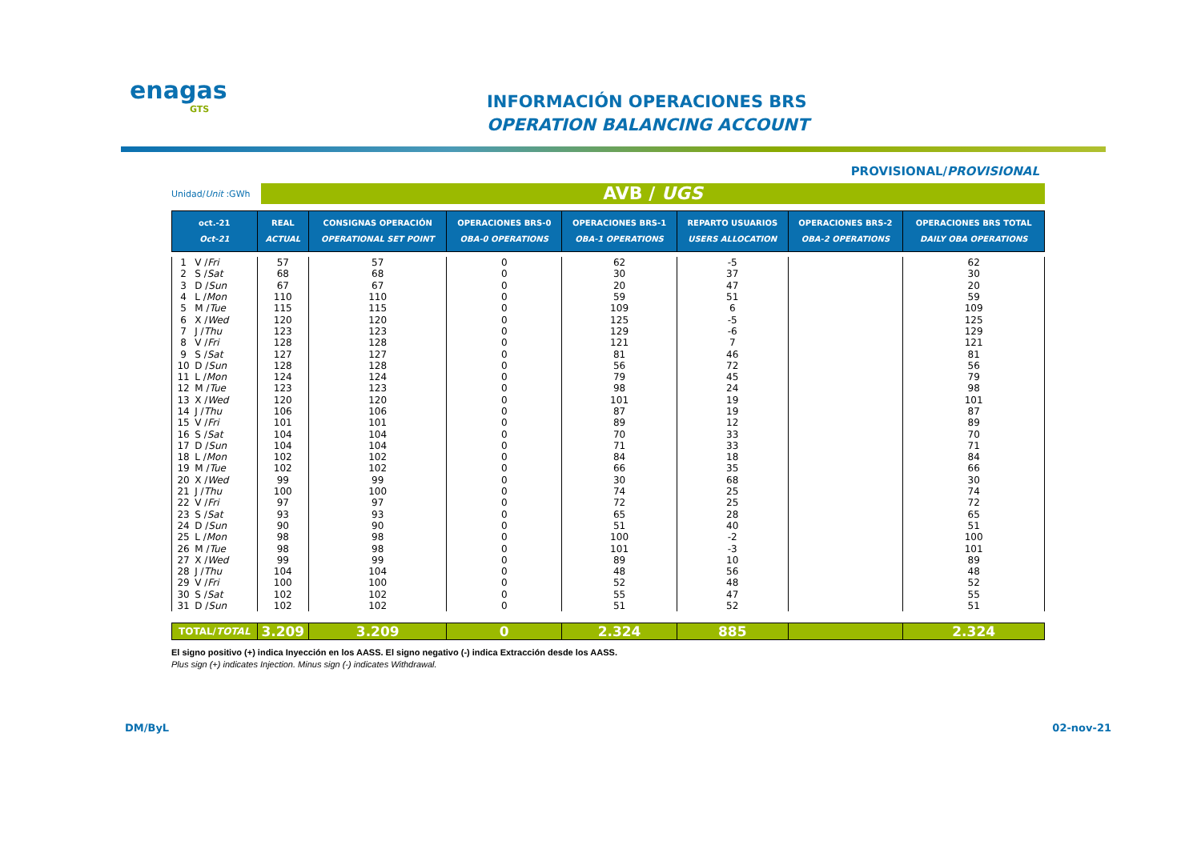enagas
GTS
INFORMACIÓN OPERACIONES BRS
OPERATION BALANCING ACCOUNT
PROVISIONAL/PROVISIONAL
Unidad/Unit :GWh
AVB / UGS
| oct.-21 Oct-21 | | REAL ACTUAL | CONSIGNAS OPERACIÓN OPERATIONAL SET POINT | OPERACIONES BRS-0 OBA-0 OPERATIONS | OPERACIONES BRS-1 OBA-1 OPERATIONS | REPARTO USUARIOS USERS ALLOCATION | OPERACIONES BRS-2 OBA-2 OPERATIONS | OPERACIONES BRS TOTAL DAILY OBA OPERATIONS |
| --- | --- | --- | --- | --- | --- | --- | --- | --- |
| 1 | V / Fri | 57 | 57 | 0 | 62 | -5 | | 62 |
| 2 | S / Sat | 68 | 68 | 0 | 30 | 37 | | 30 |
| 3 | D / Sun | 67 | 67 | 0 | 20 | 47 | | 20 |
| 4 | L / Mon | 110 | 110 | 0 | 59 | 51 | | 59 |
| 5 | M / Tue | 115 | 115 | 0 | 109 | 6 | | 109 |
| 6 | X / Wed | 120 | 120 | 0 | 125 | -5 | | 125 |
| 7 | J / Thu | 123 | 123 | 0 | 129 | -6 | | 129 |
| 8 | V / Fri | 128 | 128 | 0 | 121 | 7 | | 121 |
| 9 | S / Sat | 127 | 127 | 0 | 81 | 46 | | 81 |
| 10 | D / Sun | 128 | 128 | 0 | 56 | 72 | | 56 |
| 11 | L / Mon | 124 | 124 | 0 | 79 | 45 | | 79 |
| 12 | M / Tue | 123 | 123 | 0 | 98 | 24 | | 98 |
| 13 | X / Wed | 120 | 120 | 0 | 101 | 19 | | 101 |
| 14 | J / Thu | 106 | 106 | 0 | 87 | 19 | | 87 |
| 15 | V / Fri | 101 | 101 | 0 | 89 | 12 | | 89 |
| 16 | S / Sat | 104 | 104 | 0 | 70 | 33 | | 70 |
| 17 | D / Sun | 104 | 104 | 0 | 71 | 33 | | 71 |
| 18 | L / Mon | 102 | 102 | 0 | 84 | 18 | | 84 |
| 19 | M / Tue | 102 | 102 | 0 | 66 | 35 | | 66 |
| 20 | X / Wed | 99 | 99 | 0 | 30 | 68 | | 30 |
| 21 | J / Thu | 100 | 100 | 0 | 74 | 25 | | 74 |
| 22 | V / Fri | 97 | 97 | 0 | 72 | 25 | | 72 |
| 23 | S / Sat | 93 | 93 | 0 | 65 | 28 | | 65 |
| 24 | D / Sun | 90 | 90 | 0 | 51 | 40 | | 51 |
| 25 | L / Mon | 98 | 98 | 0 | 100 | -2 | | 100 |
| 26 | M / Tue | 98 | 98 | 0 | 101 | -3 | | 101 |
| 27 | X / Wed | 99 | 99 | 0 | 89 | 10 | | 89 |
| 28 | J / Thu | 104 | 104 | 0 | 48 | 56 | | 48 |
| 29 | V / Fri | 100 | 100 | 0 | 52 | 48 | | 52 |
| 30 | S / Sat | 102 | 102 | 0 | 55 | 47 | | 55 |
| 31 | D / Sun | 102 | 102 | 0 | 51 | 52 | | 51 |
| TOTAL/ TOTAL | | 3.209 | 3.209 | 0 | 2.324 | 885 | | 2.324 |
El signo positivo (+) indica Inyección en los AASS. El signo negativo (-) indica Extracción desde los AASS.
Plus sign (+) indicates Injection. Minus sign (-) indicates Withdrawal.
DM/ByL 02-nov-21